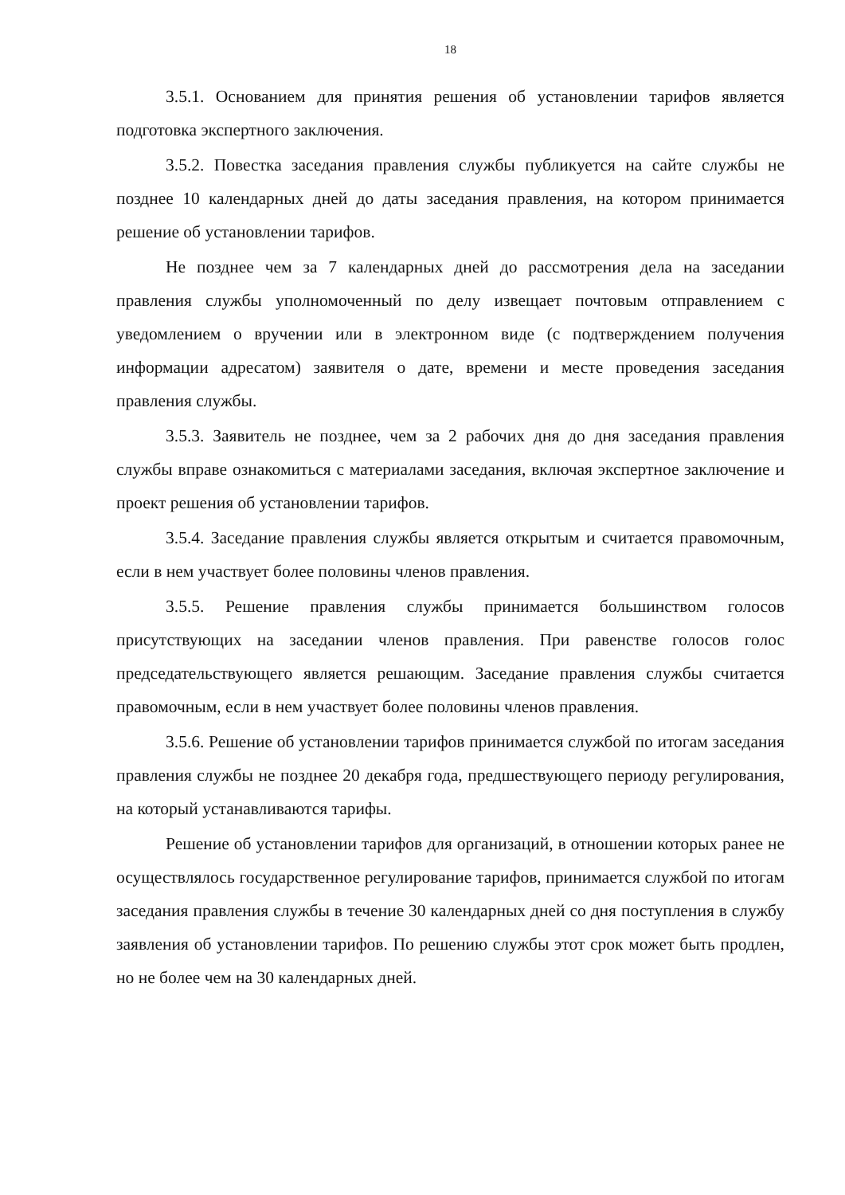18
3.5.1. Основанием для принятия решения об установлении тарифов является подготовка экспертного заключения.
3.5.2. Повестка заседания правления службы публикуется на сайте службы не позднее 10 календарных дней до даты заседания правления, на котором принимается решение об установлении тарифов.
Не позднее чем за 7 календарных дней до рассмотрения дела на заседании правления службы уполномоченный по делу извещает почтовым отправлением с уведомлением о вручении или в электронном виде (с подтверждением получения информации адресатом) заявителя о дате, времени и месте проведения заседания правления службы.
3.5.3. Заявитель не позднее, чем за 2 рабочих дня до дня заседания правления службы вправе ознакомиться с материалами заседания, включая экспертное заключение и проект решения об установлении тарифов.
3.5.4. Заседание правления службы является открытым и считается правомочным, если в нем участвует более половины членов правления.
3.5.5. Решение правления службы принимается большинством голосов присутствующих на заседании членов правления. При равенстве голосов голос председательствующего является решающим. Заседание правления службы считается правомочным, если в нем участвует более половины членов правления.
3.5.6. Решение об установлении тарифов принимается службой по итогам заседания правления службы не позднее 20 декабря года, предшествующего периоду регулирования, на который устанавливаются тарифы.
Решение об установлении тарифов для организаций, в отношении которых ранее не осуществлялось государственное регулирование тарифов, принимается службой по итогам заседания правления службы в течение 30 календарных дней со дня поступления в службу заявления об установлении тарифов. По решению службы этот срок может быть продлен, но не более чем на 30 календарных дней.